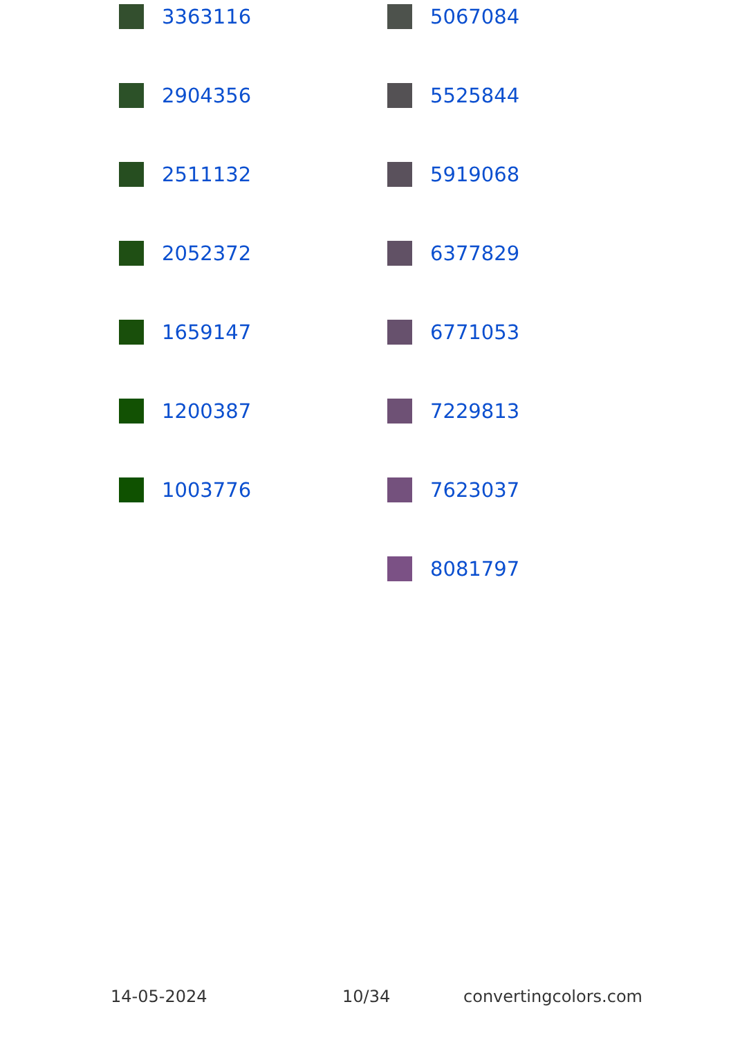3363116
2904356
2511132
2052372
1659147
1200387
1003776
5067084
5525844
5919068
6377829
6771053
7229813
7623037
8081797
14-05-2024 10/34 convertingcolors.com